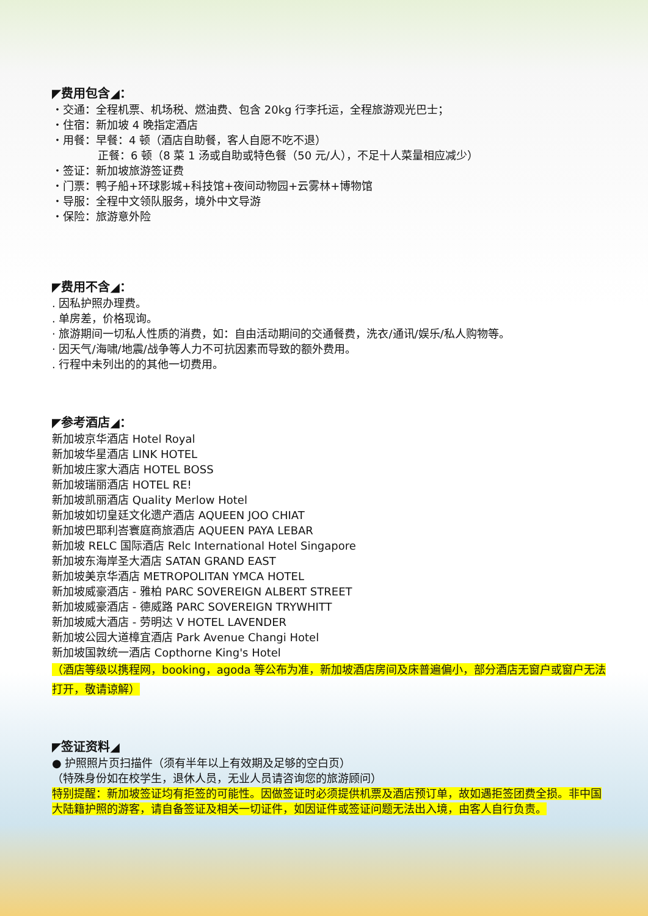◤费用包含◢：
・交通：全程机票、机场税、燃油费、包含 20kg 行李托运，全程旅游观光巴士；
・住宿：新加坡 4 晚指定酒店
・用餐：早餐：4 顿（酒店自助餐，客人自愿不吃不退）
正餐：6 顿（8 菜 1 汤或自助或特色餐（50 元/人），不足十人菜量相应减少）
・签证：新加坡旅游签证费
・门票：鸭子船+环球影城+科技馆+夜间动物园+云雾林+博物馆
・导服：全程中文领队服务，境外中文导游
・保险：旅游意外险
◤费用不含◢：
. 因私护照办理费。
. 单房差，价格现询。
· 旅游期间一切私人性质的消费，如：自由活动期间的交通餐费，洗衣/通讯/娱乐/私人购物等。
· 因天气/海啸/地震/战争等人力不可抗因素而导致的额外费用。
. 行程中未列出的的其他一切费用。
◤参考酒店◢：
新加坡京华酒店 Hotel Royal
新加坡华星酒店 LINK HOTEL
新加坡庄家大酒店 HOTEL BOSS
新加坡瑞丽酒店 HOTEL RE!
新加坡凯丽酒店 Quality Merlow Hotel
新加坡如切皇廷文化遗产酒店 AQUEEN JOO CHIAT
新加坡巴耶利峇寰庭商旅酒店 AQUEEN PAYA LEBAR
新加坡 RELC 国际酒店 Relc International Hotel Singapore
新加坡东海岸圣大酒店 SATAN GRAND EAST
新加坡美京华酒店 METROPOLITAN YMCA HOTEL
新加坡威豪酒店 - 雅柏 PARC SOVEREIGN ALBERT STREET
新加坡威豪酒店 - 德威路 PARC SOVEREIGN TRYWHITT
新加坡威大酒店 - 劳明达 V HOTEL LAVENDER
新加坡公园大道樟宜酒店 Park Avenue Changi Hotel
新加坡国敦统一酒店 Copthorne King's Hotel
（酒店等级以携程网，booking，agoda 等公布为准，新加坡酒店房间及床普遍偏小，部分酒店无窗户或窗户无法打开，敬请谅解）
◤签证资料◢
● 护照照片页扫描件（须有半年以上有效期及足够的空白页）
（特殊身份如在校学生，退休人员，无业人员请咨询您的旅游顾问）
特别提醒：新加坡签证均有拒签的可能性。因做签证时必须提供机票及酒店预订单，故如遇拒签团费全损。非中国大陆籍护照的游客，请自备签证及相关一切证件，如因证件或签证问题无法出入境，由客人自行负责。